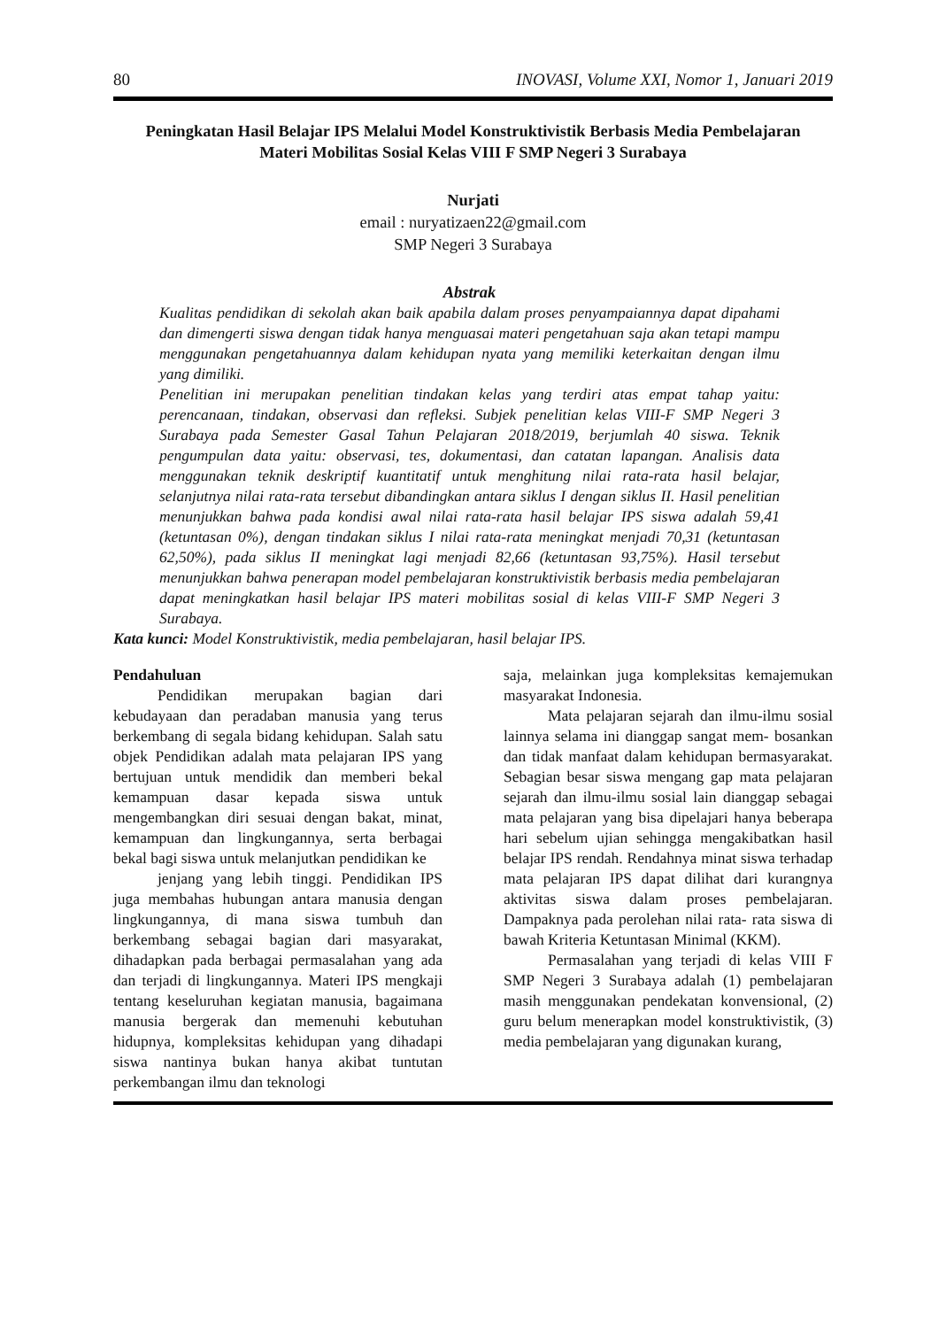80 INOVASI, Volume XXI, Nomor 1, Januari 2019
Peningkatan Hasil Belajar IPS Melalui Model Konstruktivistik Berbasis Media Pembelajaran Materi Mobilitas Sosial Kelas VIII F SMP Negeri 3 Surabaya
Nurjati
email : nuryatizaen22@gmail.com
SMP Negeri 3 Surabaya
Abstrak
Kualitas pendidikan di sekolah akan baik apabila dalam proses penyampaiannya dapat dipahami dan dimengerti siswa dengan tidak hanya menguasai materi pengetahuan saja akan tetapi mampu menggunakan pengetahuannya dalam kehidupan nyata yang memiliki keterkaitan dengan ilmu yang dimiliki.
Penelitian ini merupakan penelitian tindakan kelas yang terdiri atas empat tahap yaitu: perencanaan, tindakan, observasi dan refleksi. Subjek penelitian kelas VIII-F SMP Negeri 3 Surabaya pada Semester Gasal Tahun Pelajaran 2018/2019, berjumlah 40 siswa. Teknik pengumpulan data yaitu: observasi, tes, dokumentasi, dan catatan lapangan. Analisis data menggunakan teknik deskriptif kuantitatif untuk menghitung nilai rata-rata hasil belajar, selanjutnya nilai rata-rata tersebut dibandingkan antara siklus I dengan siklus II. Hasil penelitian menunjukkan bahwa pada kondisi awal nilai rata-rata hasil belajar IPS siswa adalah 59,41 (ketuntasan 0%), dengan tindakan siklus I nilai rata-rata meningkat menjadi 70,31 (ketuntasan 62,50%), pada siklus II meningkat lagi menjadi 82,66 (ketuntasan 93,75%). Hasil tersebut menunjukkan bahwa penerapan model pembelajaran konstruktivistik berbasis media pembelajaran dapat meningkatkan hasil belajar IPS materi mobilitas sosial di kelas VIII-F SMP Negeri 3 Surabaya.
Kata kunci: Model Konstruktivistik, media pembelajaran, hasil belajar IPS.
Pendahuluan
Pendidikan merupakan bagian dari kebudayaan dan peradaban manusia yang terus berkembang di segala bidang kehidupan. Salah satu objek Pendidikan adalah mata pelajaran IPS yang bertujuan untuk mendidik dan memberi bekal kemampuan dasar kepada siswa untuk mengembangkan diri sesuai dengan bakat, minat, kemampuan dan lingkungannya, serta berbagai bekal bagi siswa untuk melanjutkan pendidikan ke
jenjang yang lebih tinggi. Pendidikan IPS juga membahas hubungan antara manusia dengan lingkungannya, di mana siswa tumbuh dan berkembang sebagai bagian dari masyarakat, dihadapkan pada berbagai permasalahan yang ada dan terjadi di lingkungannya. Materi IPS mengkaji tentang keseluruhan kegiatan manusia, bagaimana manusia bergerak dan memenuhi kebutuhan hidupnya, kompleksitas kehidupan yang dihadapi siswa nantinya bukan hanya akibat tuntutan perkembangan ilmu dan teknologi
saja, melainkan juga kompleksitas kemajemukan masyarakat Indonesia.
Mata pelajaran sejarah dan ilmu-ilmu sosial lainnya selama ini dianggap sangat mem- bosankan dan tidak manfaat dalam kehidupan bermasyarakat. Sebagian besar siswa mengang gap mata pelajaran sejarah dan ilmu-ilmu sosial lain dianggap sebagai mata pelajaran yang bisa dipelajari hanya beberapa hari sebelum ujian sehingga mengakibatkan hasil belajar IPS rendah. Rendahnya minat siswa terhadap mata pelajaran IPS dapat dilihat dari kurangnya aktivitas siswa dalam proses pembelajaran. Dampaknya pada perolehan nilai rata- rata siswa di bawah Kriteria Ketuntasan Minimal (KKM).
Permasalahan yang terjadi di kelas VIII F SMP Negeri 3 Surabaya adalah (1) pembelajaran masih menggunakan pendekatan konvensional, (2) guru belum menerapkan model konstruktivistik, (3) media pembelajaran yang digunakan kurang,